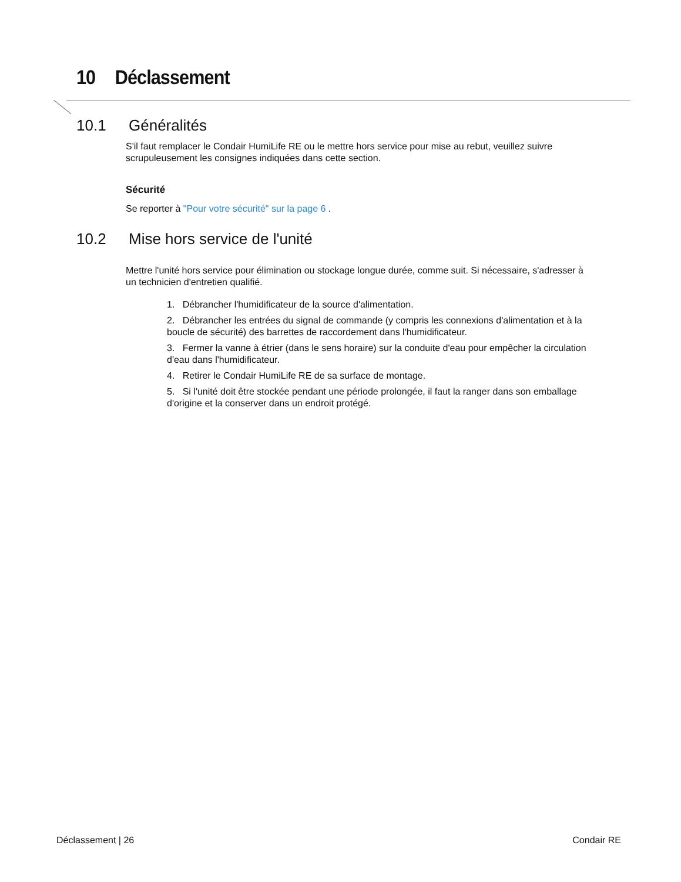10 Déclassement
10.1 Généralités
S'il faut remplacer le Condair HumiLife RE ou le mettre hors service pour mise au rebut, veuillez suivre scrupuleusement les consignes indiquées dans cette section.
Sécurité
Se reporter à "Pour votre sécurité" sur la page 6 .
10.2 Mise hors service de l'unité
Mettre l'unité hors service pour élimination ou stockage longue durée, comme suit. Si nécessaire, s'adresser à un technicien d'entretien qualifié.
1. Débrancher l'humidificateur de la source d'alimentation.
2. Débrancher les entrées du signal de commande (y compris les connexions d'alimentation et à la boucle de sécurité) des barrettes de raccordement dans l'humidificateur.
3. Fermer la vanne à étrier (dans le sens horaire) sur la conduite d'eau pour empêcher la circulation d'eau dans l'humidificateur.
4. Retirer le Condair HumiLife RE de sa surface de montage.
5. Si l'unité doit être stockée pendant une période prolongée, il faut la ranger dans son emballage d'origine et la conserver dans un endroit protégé.
Déclassement | 26 Condair RE